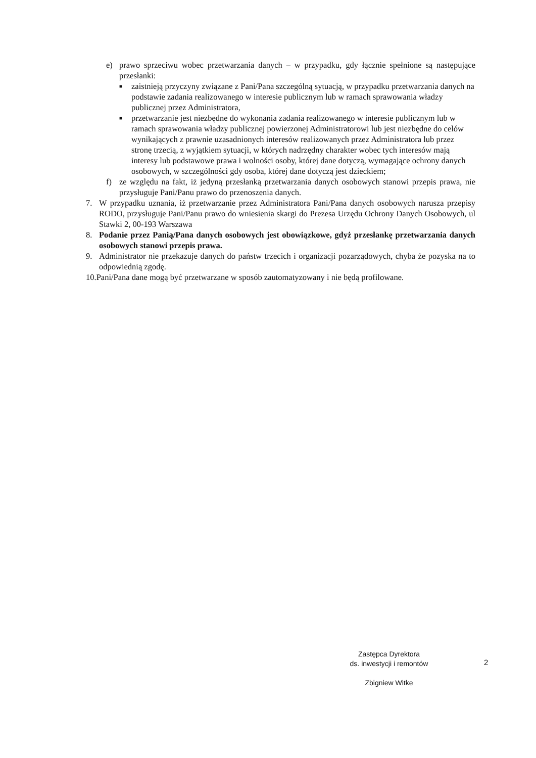e) prawo sprzeciwu wobec przetwarzania danych – w przypadku, gdy łącznie spełnione są następujące przesłanki:
■ zaistnieją przyczyny związane z Pani/Pana szczególną sytuacją, w przypadku przetwarzania danych na podstawie zadania realizowanego w interesie publicznym lub w ramach sprawowania władzy publicznej przez Administratora,
■ przetwarzanie jest niezbędne do wykonania zadania realizowanego w interesie publicznym lub w ramach sprawowania władzy publicznej powierzonej Administratorowi lub jest niezbędne do celów wynikających z prawnie uzasadnionych interesów realizowanych przez Administratora lub przez stronę trzecią, z wyjątkiem sytuacji, w których nadrzędny charakter wobec tych interesów mają interesy lub podstawowe prawa i wolności osoby, której dane dotyczą, wymagające ochrony danych osobowych, w szczególności gdy osoba, której dane dotyczą jest dzieckiem;
f) ze względu na fakt, iż jedyną przesłanką przetwarzania danych osobowych stanowi przepis prawa, nie przysługuje Pani/Panu prawo do przenoszenia danych.
7. W przypadku uznania, iż przetwarzanie przez Administratora Pani/Pana danych osobowych narusza przepisy RODO, przysługuje Pani/Panu prawo do wniesienia skargi do Prezesa Urzędu Ochrony Danych Osobowych, ul Stawki 2, 00-193 Warszawa
8. Podanie przez Panią/Pana danych osobowych jest obowiązkowe, gdyż przesłankę przetwarzania danych osobowych stanowi przepis prawa.
9. Administrator nie przekazuje danych do państw trzecich i organizacji pozarządowych, chyba że pozyska na to odpowiednią zgodę.
10.Pani/Pana dane mogą być przetwarzane w sposób zautomatyzowany i nie będą profilowane.
Zastępca Dyrektora
ds. inwestycji i remontów
Zbigniew Witke
2